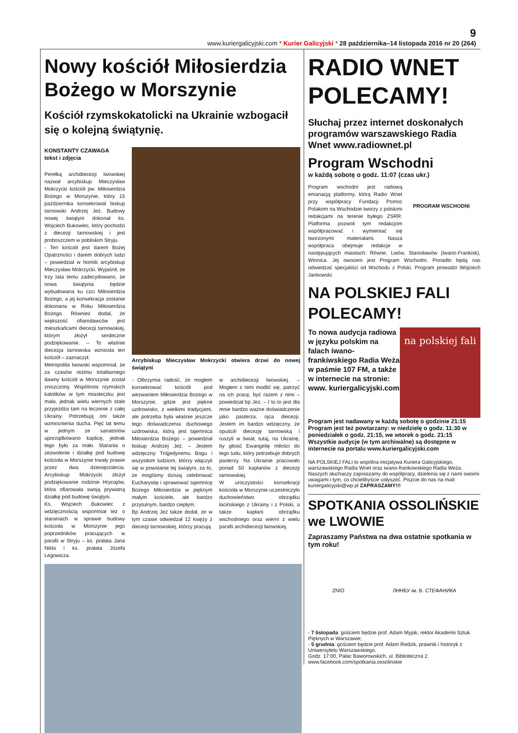9
www.kuriergalicyjski.com * Kurier Galicyjski * 28 października–14 listopada 2016 nr 20 (264)
Nowy kościół Miłosierdzia Bożego w Morszynie
Kościół rzymskokatolicki na Ukrainie wzbogacił się o kolejną świątynię.
KONSTANTY CZAWAGA
tekst i zdjęcia
Perełką archidiecezji lwowskiej nazwał arcybiskup Mieczysław Mokrzycki kościół pw. Miłosierdzia Bożego w Morszynie, który 15 października konsekrował biskup tarnowski Andrzej Jeż. Budowy nowej świątyni dokonał ks. Wojciech Bukowiec, który pochodzi z diecezji tarnowskiej i jest proboszczem w pobliskim Stryju.
- Ten kościół jest darem Bożej Opatrzności i darem dobrych ludzi – powiedział w homilii arcybiskup Mieczysław Mokrzycki. Wyjaśnił, że trzy lata temu zadecydowano, że nowa świątynia będzie wybudowana ku czci Miłosierdzia Bożego, a jej konsekracja zostanie dokonana w Roku Miłosierdzia Bożego. Również dodał, że większość ofiarodawców jest mieszkańcami diecezji tarnowskiej, którym złożył serdeczne podziękowanie. – To właśnie diecezja tarnowska wzniosła ten kościół – zaznaczył.
Metropolita lwowski wspomniał, że za czasów reżimu totalitarnego dawny kościół w Morszynie został zniszczony. Wspólnota rzymskich katolików w tym miasteczku jest mała, jednak wielu wiernych stale przyjeżdża tam na leczenie z całej Ukrainy. Potrzebują oni także wzmocnienia ducha. Pięć lat temu w jednym ze sanatoriów uporządkowano kaplicę, jednak tego było za mało. Starania o zezwolenie i działkę pod budowę kościoła w Morszynie trwały prawie przez dwa dziesięciolecia. Arcybiskup Mokrzycki złożył podziękowanie rodzinie Hrycajów, która ofiarowała swoją prywatną działkę pod budowę świątyni.
Ks. Wojciech Bukowiec z wdzięcznością wspomniał też o staraniach w sprawie budowy kościoła w Morszynie jego poprzedników pracujących w parafii w Stryju – ks. prałata Jana Nikla i ks. prałata Józefa Legowicza.
Arcybiskup Mieczysław Mokrzycki otwiera drzwi do nowej świątyni
- Olbrzymia radość, że mogłem konsekrować kościół pod wezwaniem Miłosierdzia Bożego w Morszynie, gdzie jest piękne uzdrowisko, z wielkimi tradycjami, ale potrzeba była właśnie jeszcze tego doświadczenia duchowego uzdrowiska, którą jest tajemnica Miłosierdzia Bożego – powiedział biskup Andrzej Jeż. – Jestem wdzięczny Trójjedynemu Bogu i wszystkim ludziom, którzy włączyli się w powstanie tej świątyni, za to, że mogliśmy dzisiaj celebrować Eucharystię i sprawować tajemnicę Bożego Miłosierdzia w pięknym małym kościele, ale bardzo przytulnym, bardzo ciepłym.
Bp Andrzej Jeż także dodał, że w tym czasie odwiedzał 12 księży z diecezji tarnowskiej, którzy pracują
w archidiecezji lwowskiej. – Mogłem z nimi modlić się, patrzyć na ich pracę, być razem z nimi – powiedział bp Jeż. – I to to jest dla mnie bardzo ważne doświadczenie jako pasterza, ojca diecezji. Jestem im bardzo wdzięczny, że opuścili diecezję tarnowską i ruszyli w świat, tutaj, na Ukrainę, by głosić Ewangelię miłości do tego ludu, który potrzebuje dobrych pasterzy. Na Ukrainie pracowało ponad 50 kapłanów z diecezji tarnowskiej.
W uroczystości konsekracji kościoła w Morszynie uczestniczyło duchowieństwo obrządku łacińskiego z Ukrainy i z Polski, a także kapłani obrządku wschodniego oraz wierni z wielu parafii archidiecezji lwowskiej.
RADIO WNET POLECAMY!
Słuchaj przez internet doskonałych programów warszawskiego Radia Wnet www.radiownet.pl
Program Wschodni
w każdą sobotę o godz. 11:07 (czas ukr.)
PROGRAM WSCHODNI
Program wschodni jest radiową emanacją platformy, którą Radio Wnet przy współpracy Fundacji Pomoc Polakom na Wschodzie tworzy z polskimi redakcjami na terenie byłego ZSRR. Platforma pozwoli tym redakcjom współpracować i wymieniać się tworzonymi materiałami. Nasza współpraca obejmuje redakcje w następujących miastach: Równe, Lwów, Stanisławów (Iwano-Frankisk), Winnica. Jej owocem jest Program Wschodni. Ponadto będą nas odwiedzać specjaliści od Wschodu z Polski. Program prowadzi Wojciech Jankowski.
NA POLSKIEJ FALI POLECAMY!
na polskiej fali
To nowa audycja radiowa w języku polskim na falach iwano-frankiwskiego Radia Weża w paśmie 107 FM, a także w internecie na stronie: www. kuriergalicyjski.com
Program jest nadawany w każdą sobotę o godzinie 21:15
Program jest też powtarzany: w niedzielę o godz. 11:30 w poniedziałek o godz. 21:15, we wtorek o godz. 21:15
Wszystkie audycje (w tym archiwalne) są dostępne w internecie na portalu www.kuriergalicyjski.com
NA POLSKIEJ FALI to wspólna inicjatywa Kuriera Galicyjskiego, warszawskiego Radia Wnet oraz iwano-frankowskiego Radia Weża. Naszych słuchaczy zapraszamy do współpracy, dzielenia się z nami swoimi uwagami i tym, co chcielibyście usłyszeć. Piszcie do nas na mail: kuriergalicyjski@wp.pl ZAPRASZAMY!!!
SPOTKANIA OSSOLIŃSKIE we LWOWIE
Zapraszamy Państwa na dwa ostatnie spotkania w tym roku!
ZNIO ЛННБУ ім. В. СТЕФАНИКА
- 7 listopada: gościem będzie prof. Adam Myjak, rektor Akademii Sztuk Pięknych w Warszawie;
- 5 grudnia: gościem będzie prof. Adam Redzik, prawnik i historyk z Uniwersytetu Warszawskiego.
Godz. 17:00, Pałac Baworowskich, ul. Biblioteczna 2.
www.facebook.com/spotkania.ossolinskie